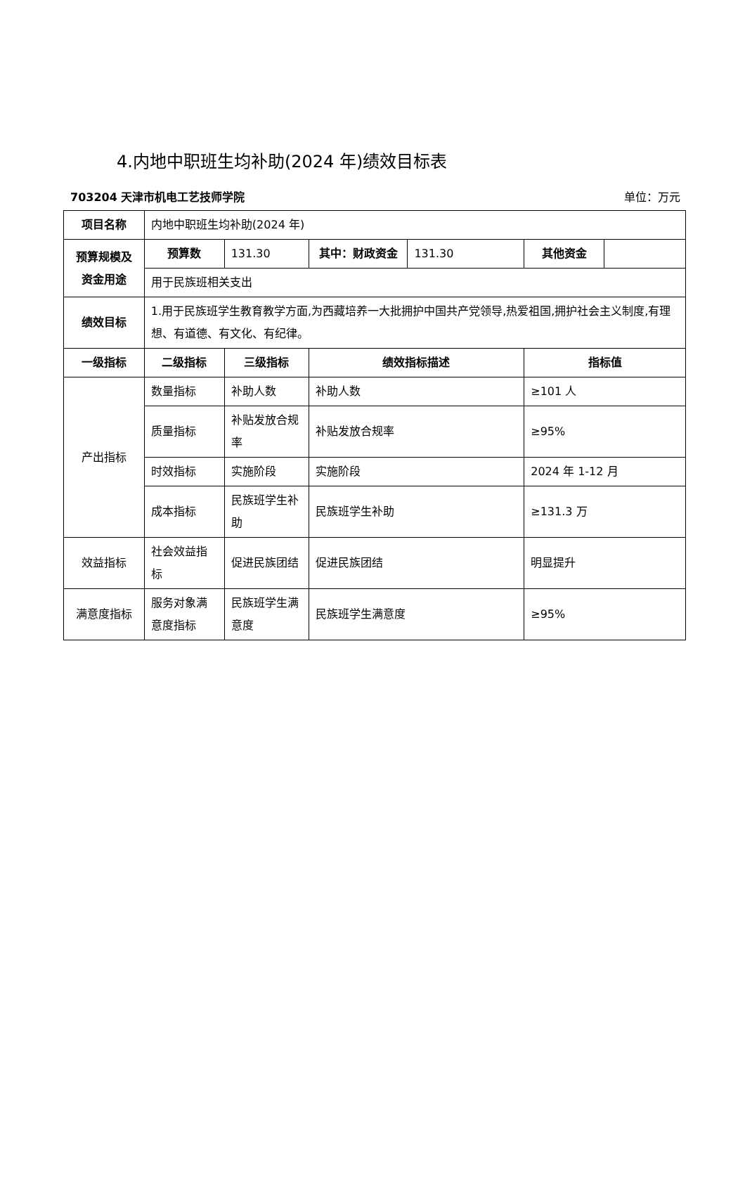4.内地中职班生均补助(2024 年)绩效目标表
703204 天津市机电工艺技师学院 单位：万元
| 项目名称 | 内地中职班生均补助(2024 年) | | | | | |
| 预算规模及资金用途 | 预算数 | 131.30 | 其中：财政资金 | 131.30 | 其他资金 | |
| | 用于民族班相关支出 | | | | | |
| 绩效目标 | 1.用于民族班学生教育教学方面,为西藏培养一大批拥护中国共产党领导,热爱祖国,拥护社会主义制度,有理想、有道德、有文化、有纪律。 | | | | | |
| 一级指标 | 二级指标 | 三级指标 | 绩效指标描述 | | 指标值 | |
| 产出指标 | 数量指标 | 补助人数 | 补助人数 | | ≥101 人 | |
| | 质量指标 | 补贴发放合规率 | 补贴发放合规率 | | ≥95% | |
| | 时效指标 | 实施阶段 | 实施阶段 | | 2024 年 1-12 月 | |
| | 成本指标 | 民族班学生补助 | 民族班学生补助 | | ≥131.3 万 | |
| 效益指标 | 社会效益指标 | 促进民族团结 | 促进民族团结 | | 明显提升 | |
| 满意度指标 | 服务对象满意度指标 | 民族班学生满意度 | 民族班学生满意度 | | ≥95% | |